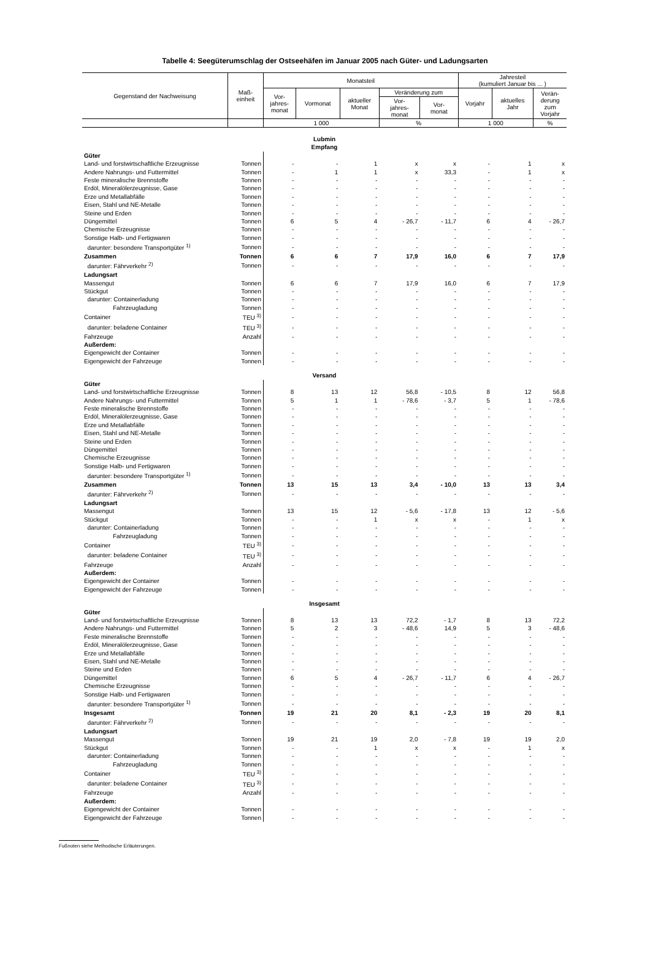Tabelle 4: Seegüterumschlag der Ostseehäfen im Januar 2005 nach Güter- und Ladungsarten
| Gegenstand der Nachweisung | Maß- einheit | Monatsteil | | | | | Jahresteil (kumuliert Januar bis ... ) | | |
| --- | --- | --- | --- | --- | --- | --- | --- | --- | --- |
| | | Vor- jahres- monat | Vormonat | aktueller Monat | Veränderung zum | | Vorjahr | aktuelles Jahr | Verän- derung zum Vorjahr |
| | | | | | Vor- jahres- monat | Vor- monat | | | |
| | | 1 000 | | | % | | 1 000 | | % |
| Lubmin Empfang | | | | | | | | | |
| Güter | | | | | | | | | |
| Land- und forstwirtschaftliche Erzeugnisse | Tonnen | - | - | 1 | x | x | - | 1 | x |
| Andere Nahrungs- und Futtermittel | Tonnen | - | 1 | 1 | x | 33,3 | - | 1 | x |
| Feste mineralische Brennstoffe | Tonnen | - | - | - | - | - | - | - | - |
| Erdöl, Mineralölerzeugnisse, Gase | Tonnen | - | - | - | - | - | - | - | - |
| Erze und Metallabfälle | Tonnen | - | - | - | - | - | - | - | - |
| Eisen, Stahl und NE-Metalle | Tonnen | - | - | - | - | - | - | - | - |
| Steine und Erden | Tonnen | - | - | - | - | - | - | - | - |
| Düngemittel | Tonnen | 6 | 5 | 4 | - 26,7 | - 11,7 | 6 | 4 | - 26,7 |
| Chemische Erzeugnisse | Tonnen | - | - | - | - | - | - | - | - |
| Sonstige Halb- und Fertigwaren | Tonnen | - | - | - | - | - | - | - | - |
| darunter: besondere Transportgüter <sup>1)</sup> | Tonnen | - | - | - | - | - | - | - | - |
| Zusammen | Tonnen | 6 | 6 | 7 | 17,9 | 16,0 | 6 | 7 | 17,9 |
| darunter: Fährverkehr <sup>2)</sup> | Tonnen | - | - | - | - | - | - | - | - |
| Ladungsart | | | | | | | | | |
| Massengut | Tonnen | 6 | 6 | 7 | 17,9 | 16,0 | 6 | 7 | 17,9 |
| Stückgut | Tonnen | - | - | - | - | - | - | - | - |
| darunter: Containerladung | Tonnen | - | - | - | - | - | - | - | - |
| Fahrzeugladung | Tonnen | - | - | - | - | - | - | - | - |
| Container | TEU <sup>3)</sup> | - | - | - | - | - | - | - | - |
| darunter: beladene Container | TEU <sup>3)</sup> | - | - | - | - | - | - | - | - |
| Fahrzeuge | Anzahl | - | - | - | - | - | - | - | - |
| Außerdem: | | | | | | | | | |
| Eigengewicht der Container | Tonnen | - | - | - | - | - | - | - | - |
| Eigengewicht der Fahrzeuge | Tonnen | - | - | - | - | - | - | - | - |
| Versand | | | | | | | | | |
| Güter | | | | | | | | | |
| Land- und forstwirtschaftliche Erzeugnisse | Tonnen | 8 | 13 | 12 | 56,8 | - 10,5 | 8 | 12 | 56,8 |
| Andere Nahrungs- und Futtermittel | Tonnen | 5 | 1 | 1 | - 78,6 | - 3,7 | 5 | 1 | - 78,6 |
| Feste mineralische Brennstoffe | Tonnen | - | - | - | - | - | - | - | - |
| Erdöl, Mineralölerzeugnisse, Gase | Tonnen | - | - | - | - | - | - | - | - |
| Erze und Metallabfälle | Tonnen | - | - | - | - | - | - | - | - |
| Eisen, Stahl und NE-Metalle | Tonnen | - | - | - | - | - | - | - | - |
| Steine und Erden | Tonnen | - | - | - | - | - | - | - | - |
| Düngemittel | Tonnen | - | - | - | - | - | - | - | - |
| Chemische Erzeugnisse | Tonnen | - | - | - | - | - | - | - | - |
| Sonstige Halb- und Fertigwaren | Tonnen | - | - | - | - | - | - | - | - |
| darunter: besondere Transportgüter <sup>1)</sup> | Tonnen | - | - | - | - | - | - | - | - |
| Zusammen | Tonnen | 13 | 15 | 13 | 3,4 | - 10,0 | 13 | 13 | 3,4 |
| darunter: Fährverkehr <sup>2)</sup> | Tonnen | - | - | - | - | - | - | - | - |
| Ladungsart | | | | | | | | | |
| Massengut | Tonnen | 13 | 15 | 12 | - 5,6 | - 17,8 | 13 | 12 | - 5,6 |
| Stückgut | Tonnen | - | - | 1 | x | x | - | 1 | x |
| darunter: Containerladung | Tonnen | - | - | - | - | - | - | - | - |
| Fahrzeugladung | Tonnen | - | - | - | - | - | - | - | - |
| Container | TEU <sup>3)</sup> | - | - | - | - | - | - | - | - |
| darunter: beladene Container | TEU <sup>3)</sup> | - | - | - | - | - | - | - | - |
| Fahrzeuge | Anzahl | - | - | - | - | - | - | - | - |
| Außerdem: | | | | | | | | | |
| Eigengewicht der Container | Tonnen | - | - | - | - | - | - | - | - |
| Eigengewicht der Fahrzeuge | Tonnen | - | - | - | - | - | - | - | - |
| Insgesamt | | | | | | | | | |
| Güter | | | | | | | | | |
| Land- und forstwirtschaftliche Erzeugnisse | Tonnen | 8 | 13 | 13 | 72,2 | - 1,7 | 8 | 13 | 72,2 |
| Andere Nahrungs- und Futtermittel | Tonnen | 5 | 2 | 3 | - 48,6 | 14,9 | 5 | 3 | - 48,6 |
| Feste mineralische Brennstoffe | Tonnen | - | - | - | - | - | - | - | - |
| Erdöl, Mineralölerzeugnisse, Gase | Tonnen | - | - | - | - | - | - | - | - |
| Erze und Metallabfälle | Tonnen | - | - | - | - | - | - | - | - |
| Eisen, Stahl und NE-Metalle | Tonnen | - | - | - | - | - | - | - | - |
| Steine und Erden | Tonnen | - | - | - | - | - | - | - | - |
| Düngemittel | Tonnen | 6 | 5 | 4 | - 26,7 | - 11,7 | 6 | 4 | - 26,7 |
| Chemische Erzeugnisse | Tonnen | - | - | - | - | - | - | - | - |
| Sonstige Halb- und Fertigwaren | Tonnen | - | - | - | - | - | - | - | - |
| darunter: besondere Transportgüter <sup>1)</sup> | Tonnen | - | - | - | - | - | - | - | - |
| Insgesamt | Tonnen | 19 | 21 | 20 | 8,1 | - 2,3 | 19 | 20 | 8,1 |
| darunter: Fährverkehr <sup>2)</sup> | Tonnen | - | - | - | - | - | - | - | - |
| Ladungsart | | | | | | | | | |
| Massengut | Tonnen | 19 | 21 | 19 | 2,0 | - 7,8 | 19 | 19 | 2,0 |
| Stückgut | Tonnen | - | - | 1 | x | x | - | 1 | x |
| darunter: Containerladung | Tonnen | - | - | - | - | - | - | - | - |
| Fahrzeugladung | Tonnen | - | - | - | - | - | - | - | - |
| Container | TEU <sup>3)</sup> | - | - | - | - | - | - | - | - |
| darunter: beladene Container | TEU <sup>3)</sup> | - | - | - | - | - | - | - | - |
| Fahrzeuge | Anzahl | - | - | - | - | - | - | - | - |
| Außerdem: | | | | | | | | | |
| Eigengewicht der Container | Tonnen | - | - | - | - | - | - | - | - |
| Eigengewicht der Fahrzeuge | Tonnen | - | - | - | - | - | - | - | - |
Fußnoten siehe Methodische Erläuterungen.